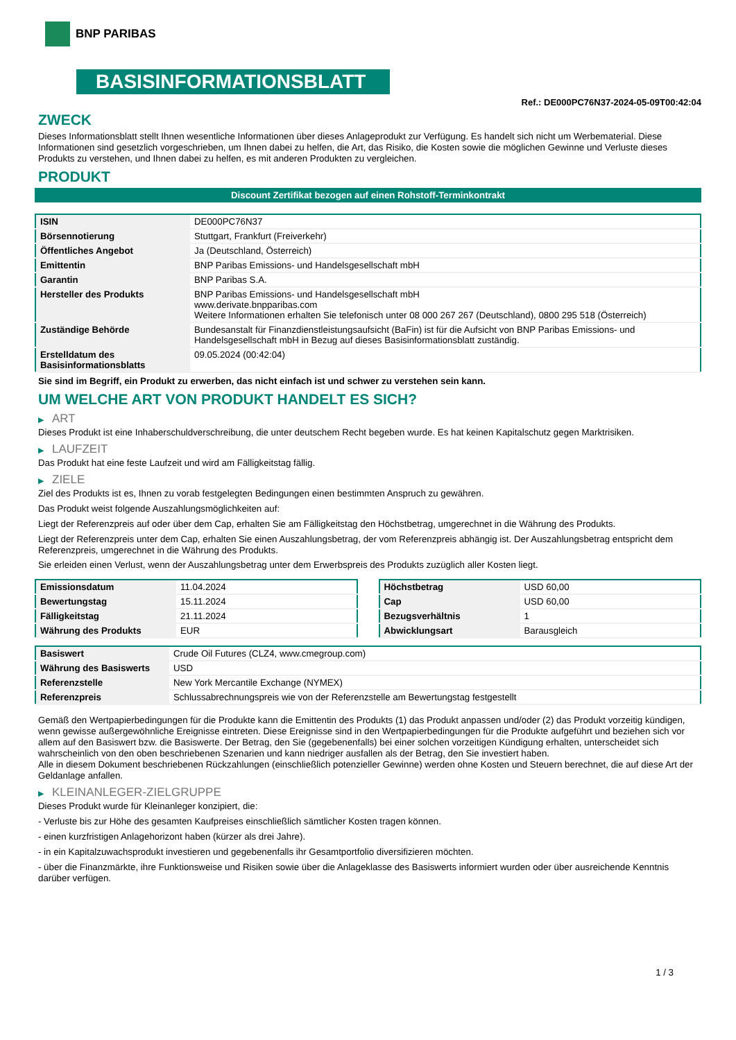BNP PARIBAS
BASISINFORMATIONSBLATT
Ref.: DE000PC76N37-2024-05-09T00:42:04
ZWECK
Dieses Informationsblatt stellt Ihnen wesentliche Informationen über dieses Anlageprodukt zur Verfügung. Es handelt sich nicht um Werbematerial. Diese Informationen sind gesetzlich vorgeschrieben, um Ihnen dabei zu helfen, die Art, das Risiko, die Kosten sowie die möglichen Gewinne und Verluste dieses Produkts zu verstehen, und Ihnen dabei zu helfen, es mit anderen Produkten zu vergleichen.
PRODUKT
Discount Zertifikat bezogen auf einen Rohstoff-Terminkontrakt
| ISIN | DE000PC76N37 |
| Börsennotierung | Stuttgart, Frankfurt (Freiverkehr) |
| Öffentliches Angebot | Ja (Deutschland, Österreich) |
| Emittentin | BNP Paribas Emissions- und Handelsgesellschaft mbH |
| Garantin | BNP Paribas S.A. |
| Hersteller des Produkts | BNP Paribas Emissions- und Handelsgesellschaft mbH www.derivate.bnpparibas.com Weitere Informationen erhalten Sie telefonisch unter 08 000 267 267 (Deutschland), 0800 295 518 (Österreich) |
| Zuständige Behörde | Bundesanstalt für Finanzdienstleistungsaufsicht (BaFin) ist für die Aufsicht von BNP Paribas Emissions- und Handelsgesellschaft mbH in Bezug auf dieses Basisinformationsblatt zuständig. |
| Erstelldatum des Basisinformationsblatts | 09.05.2024 (00:42:04) |
Sie sind im Begriff, ein Produkt zu erwerben, das nicht einfach ist und schwer zu verstehen sein kann.
UM WELCHE ART VON PRODUKT HANDELT ES SICH?
▶ ART
Dieses Produkt ist eine Inhaberschuldverschreibung, die unter deutschem Recht begeben wurde. Es hat keinen Kapitalschutz gegen Marktrisiken.
▶ LAUFZEIT
Das Produkt hat eine feste Laufzeit und wird am Fälligkeitstag fällig.
▶ ZIELE
Ziel des Produkts ist es, Ihnen zu vorab festgelegten Bedingungen einen bestimmten Anspruch zu gewähren.
Das Produkt weist folgende Auszahlungsmöglichkeiten auf:
Liegt der Referenzpreis auf oder über dem Cap, erhalten Sie am Fälligkeitstag den Höchstbetrag, umgerechnet in die Währung des Produkts.
Liegt der Referenzpreis unter dem Cap, erhalten Sie einen Auszahlungsbetrag, der vom Referenzpreis abhängig ist. Der Auszahlungsbetrag entspricht dem Referenzpreis, umgerechnet in die Währung des Produkts.
Sie erleiden einen Verlust, wenn der Auszahlungsbetrag unter dem Erwerbspreis des Produkts zuzüglich aller Kosten liegt.
| Emissionsdatum | 11.04.2024 |
| Bewertungstag | 15.11.2024 |
| Fälligkeitstag | 21.11.2024 |
| Währung des Produkts | EUR |
| Höchstbetrag | USD 60,00 |
| Cap | USD 60,00 |
| Bezugsverhältnis | 1 |
| Abwicklungsart | Barausgleich |
| Basiswert | Crude Oil Futures (CLZ4, www.cmegroup.com) |
| Währung des Basiswerts | USD |
| Referenzstelle | New York Mercantile Exchange (NYMEX) |
| Referenzpreis | Schlussabrechnungspreis wie von der Referenzstelle am Bewertungstag festgestellt |
Gemäß den Wertpapierbedingungen für die Produkte kann die Emittentin des Produkts (1) das Produkt anpassen und/oder (2) das Produkt vorzeitig kündigen, wenn gewisse außergewöhnliche Ereignisse eintreten. Diese Ereignisse sind in den Wertpapierbedingungen für die Produkte aufgeführt und beziehen sich vor allem auf den Basiswert bzw. die Basiswerte. Der Betrag, den Sie (gegebenenfalls) bei einer solchen vorzeitigen Kündigung erhalten, unterscheidet sich wahrscheinlich von den oben beschriebenen Szenarien und kann niedriger ausfallen als der Betrag, den Sie investiert haben.
Alle in diesem Dokument beschriebenen Rückzahlungen (einschließlich potenzieller Gewinne) werden ohne Kosten und Steuern berechnet, die auf diese Art der Geldanlage anfallen.
▶ KLEINANLEGER-ZIELGRUPPE
Dieses Produkt wurde für Kleinanleger konzipiert, die:
- Verluste bis zur Höhe des gesamten Kaufpreises einschließlich sämtlicher Kosten tragen können.
- einen kurzfristigen Anlagehorizont haben (kürzer als drei Jahre).
- in ein Kapitalzuwachsprodukt investieren und gegebenenfalls ihr Gesamtportfolio diversifizieren möchten.
- über die Finanzmärkte, ihre Funktionsweise und Risiken sowie über die Anlageklasse des Basiswerts informiert wurden oder über ausreichende Kenntnis darüber verfügen.
1 / 3